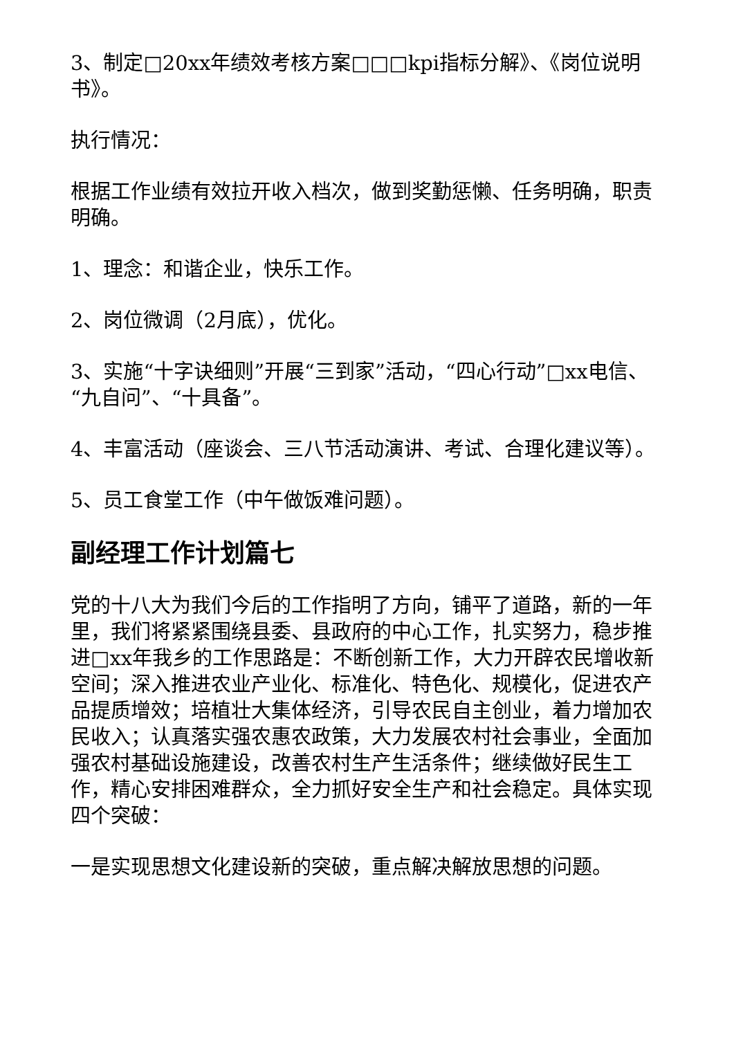3、制定□20xx年绩效考核方案□□□kpi指标分解》、《岗位说明书》。
执行情况：
根据工作业绩有效拉开收入档次，做到奖勤惩懒、任务明确，职责明确。
1、理念：和谐企业，快乐工作。
2、岗位微调（2月底），优化。
3、实施“十字诀细则”开展“三到家”活动，“四心行动”□xx电信、“九自问”、“十具备”。
4、丰富活动（座谈会、三八节活动演讲、考试、合理化建议等）。
5、员工食堂工作（中午做饭难问题）。
副经理工作计划篇七
党的十八大为我们今后的工作指明了方向，铺平了道路，新的一年里，我们将紧紧围绕县委、县政府的中心工作，扎实努力，稳步推进□xx年我乡的工作思路是：不断创新工作，大力开辟农民增收新空间；深入推进农业产业化、标准化、特色化、规模化，促进农产品提质增效；培植壮大集体经济，引导农民自主创业，着力增加农民收入；认真落实强农惠农政策，大力发展农村社会事业，全面加强农村基础设施建设，改善农村生产生活条件；继续做好民生工作，精心安排困难群众，全力抓好安全生产和社会稳定。具体实现四个突破：
一是实现思想文化建设新的突破，重点解决解放思想的问题。